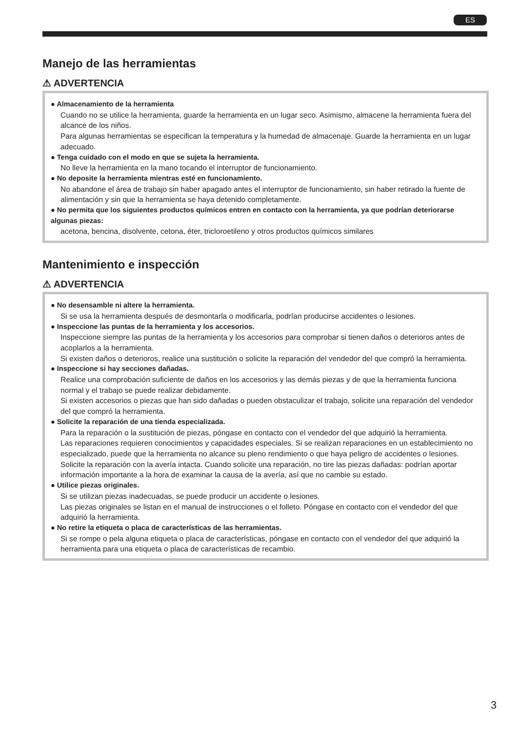ES
Manejo de las herramientas
⚠ ADVERTENCIA
● Almacenamiento de la herramienta
Cuando no se utilice la herramienta, guarde la herramienta en un lugar seco. Asimismo, almacene la herramienta fuera del alcance de los niños.
Para algunas herramientas se especifican la temperatura y la humedad de almacenaje. Guarde la herramienta en un lugar adecuado.
● Tenga cuidado con el modo en que se sujeta la herramienta.
No lleve la herramienta en la mano tocando el interruptor de funcionamiento.
● No deposite la herramienta mientras esté en funcionamiento.
No abandone el área de trabajo sin haber apagado antes el interruptor de funcionamiento, sin haber retirado la fuente de alimentación y sin que la herramienta se haya detenido completamente.
● No permita que los siguientes productos químicos entren en contacto con la herramienta, ya que podrían deteriorarse algunas piezas:
acetona, bencina, disolvente, cetona, éter, tricloroetileno y otros productos químicos similares
Mantenimiento e inspección
⚠ ADVERTENCIA
● No desensamble ni altere la herramienta.
Si se usa la herramienta después de desmontarla o modificarla, podrían producirse accidentes o lesiones.
● Inspeccione las puntas de la herramienta y los accesorios.
Inspeccione siempre las puntas de la herramienta y los accesorios para comprobar si tienen daños o deterioros antes de acoplarlos a la herramienta.
Si existen daños o deterioros, realice una sustitución o solicite la reparación del vendedor del que compró la herramienta.
● Inspeccione si hay secciones dañadas.
Realice una comprobación suficiente de daños en los accesorios y las demás piezas y de que la herramienta funciona normal y el trabajo se puede realizar debidamente.
Si existen accesorios o piezas que han sido dañadas o pueden obstaculizar el trabajo, solicite una reparación del vendedor del que compró la herramienta.
● Solicite la reparación de una tienda especializada.
Para la reparación o la sustitución de piezas, póngase en contacto con el vendedor del que adquirió la herramienta.
Las reparaciones requieren conocimientos y capacidades especiales. Si se realizan reparaciones en un establecimiento no especializado, puede que la herramienta no alcance su pleno rendimiento o que haya peligro de accidentes o lesiones.
Solicite la reparación con la avería intacta. Cuando solicite una reparación, no tire las piezas dañadas: podrían aportar información importante a la hora de examinar la causa de la avería, así que no cambie su estado.
● Utilice piezas originales.
Si se utilizan piezas inadecuadas, se puede producir un accidente o lesiones.
Las piezas originales se listan en el manual de instrucciones o el folleto. Póngase en contacto con el vendedor del que adquirió la herramienta.
● No retire la etiqueta o placa de características de las herramientas.
Si se rompe o pela alguna etiqueta o placa de características, póngase en contacto con el vendedor del que adquirió la herramienta para una etiqueta o placa de características de recambio.
3